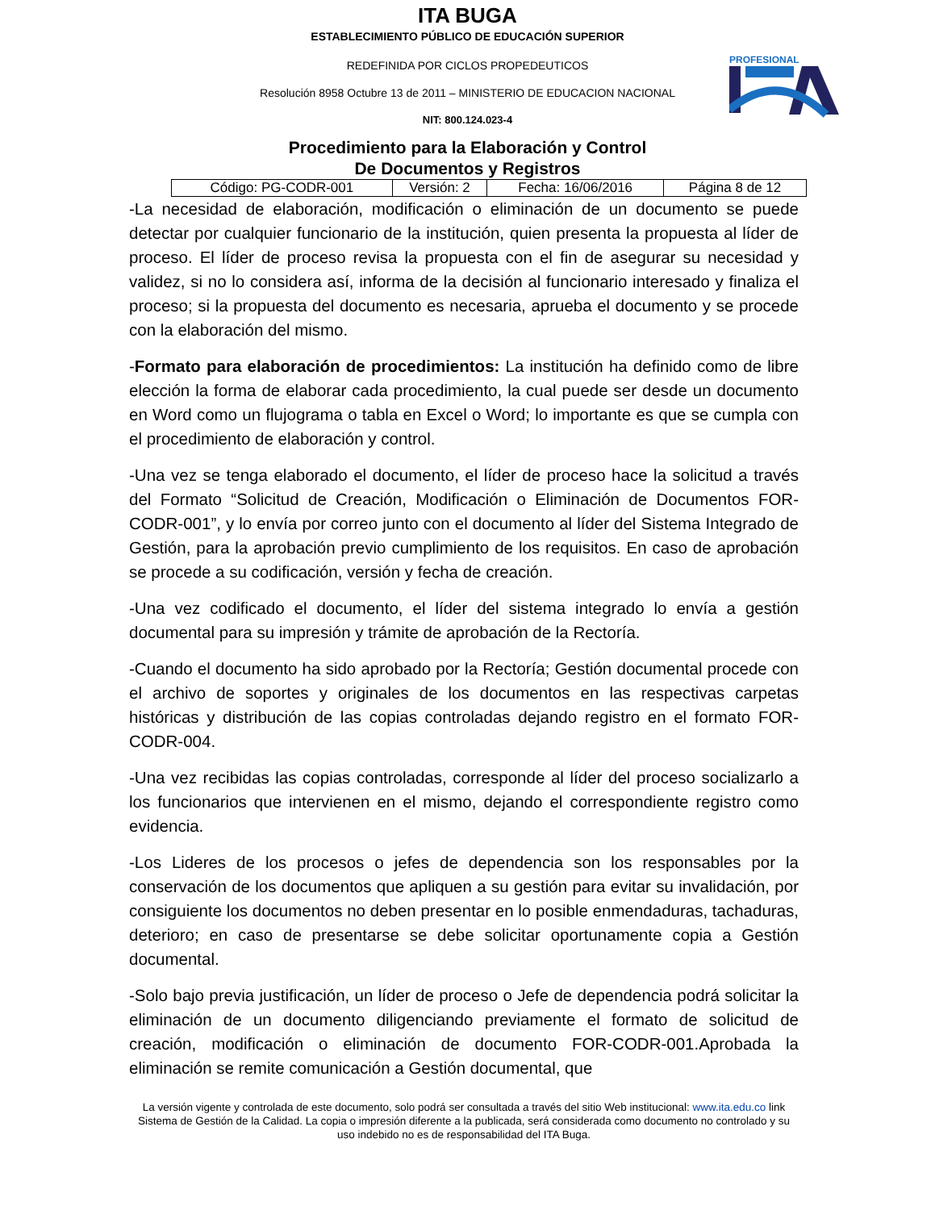ITA BUGA
ESTABLECIMIENTO PÚBLICO DE EDUCACIÓN SUPERIOR
REDEFINIDA POR CICLOS PROPEDEUTICOS
Resolución 8958 Octubre 13 de 2011 – MINISTERIO DE EDUCACION NACIONAL
NIT: 800.124.023-4
PROFESIONAL
Procedimiento para la Elaboración y Control
De Documentos y Registros
| Código: PG-CODR-001 | Versión: 2 | Fecha: 16/06/2016 | Página 8 de 12 |
-La necesidad de elaboración, modificación o eliminación de un documento se puede detectar por cualquier funcionario de la institución, quien presenta la propuesta al líder de proceso. El líder de proceso revisa la propuesta con el fin de asegurar su necesidad y validez, si no lo considera así, informa de la decisión al funcionario interesado y finaliza el proceso; si la propuesta del documento es necesaria, aprueba el documento y se procede con la elaboración del mismo.
-Formato para elaboración de procedimientos: La institución ha definido como de libre elección la forma de elaborar cada procedimiento, la cual puede ser desde un documento en Word como un flujograma o tabla en Excel o Word; lo importante es que se cumpla con el procedimiento de elaboración y control.
-Una vez se tenga elaborado el documento, el líder de proceso hace la solicitud a través del Formato “Solicitud de Creación, Modificación o Eliminación de Documentos FOR-CODR-001”, y lo envía por correo junto con el documento al líder del Sistema Integrado de Gestión, para la aprobación previo cumplimiento de los requisitos. En caso de aprobación se procede a su codificación, versión y fecha de creación.
-Una vez codificado el documento, el líder del sistema integrado lo envía a gestión documental para su impresión y trámite de aprobación de la Rectoría.
-Cuando el documento ha sido aprobado por la Rectoría; Gestión documental procede con el archivo de soportes y originales de los documentos en las respectivas carpetas históricas y distribución de las copias controladas dejando registro en el formato FOR-CODR-004.
-Una vez recibidas las copias controladas, corresponde al líder del proceso socializarlo a los funcionarios que intervienen en el mismo, dejando el correspondiente registro como evidencia.
-Los Lideres de los procesos o jefes de dependencia son los responsables por la conservación de los documentos que apliquen a su gestión para evitar su invalidación, por consiguiente los documentos no deben presentar en lo posible enmendaduras, tachaduras, deterioro; en caso de presentarse se debe solicitar oportunamente copia a Gestión documental.
-Solo bajo previa justificación, un líder de proceso o Jefe de dependencia podrá solicitar la eliminación de un documento diligenciando previamente el formato de solicitud de creación, modificación o eliminación de documento FOR-CODR-001.Aprobada la eliminación se remite comunicación a Gestión documental, que
La versión vigente y controlada de este documento, solo podrá ser consultada a través del sitio Web institucional: www.ita.edu.co link Sistema de Gestión de la Calidad. La copia o impresión diferente a la publicada, será considerada como documento no controlado y su uso indebido no es de responsabilidad del ITA Buga.